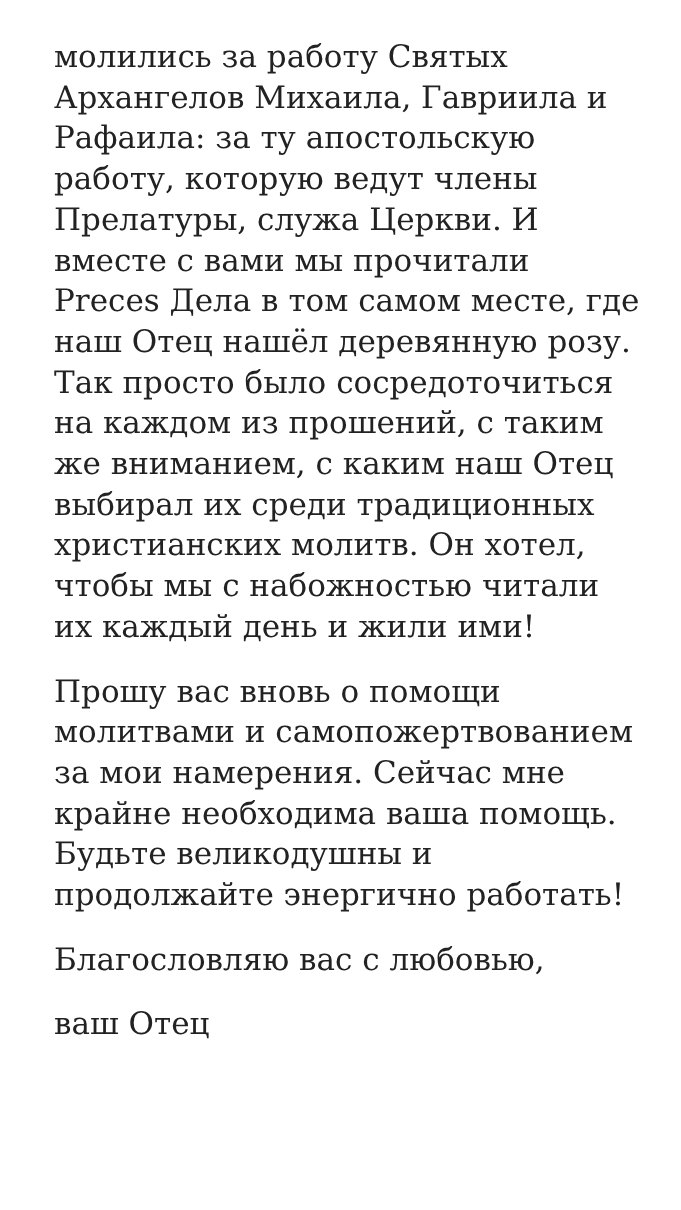молились за работу Святых Архангелов Михаила, Гавриила и Рафаила: за ту апостольскую работу, которую ведут члены Прелатуры, служа Церкви. И вместе с вами мы прочитали Preces Дела в том самом месте, где наш Отец нашёл деревянную розу. Так просто было сосредоточиться на каждом из прошений, с таким же вниманием, с каким наш Отец выбирал их среди традиционных христианских молитв. Он хотел, чтобы мы с набожностью читали их каждый день и жили ими!
Прошу вас вновь о помощи молитвами и самопожертвованием за мои намерения. Сейчас мне крайне необходима ваша помощь. Будьте великодушны и продолжайте энергично работать!
Благословляю вас с любовью,
ваш Отец